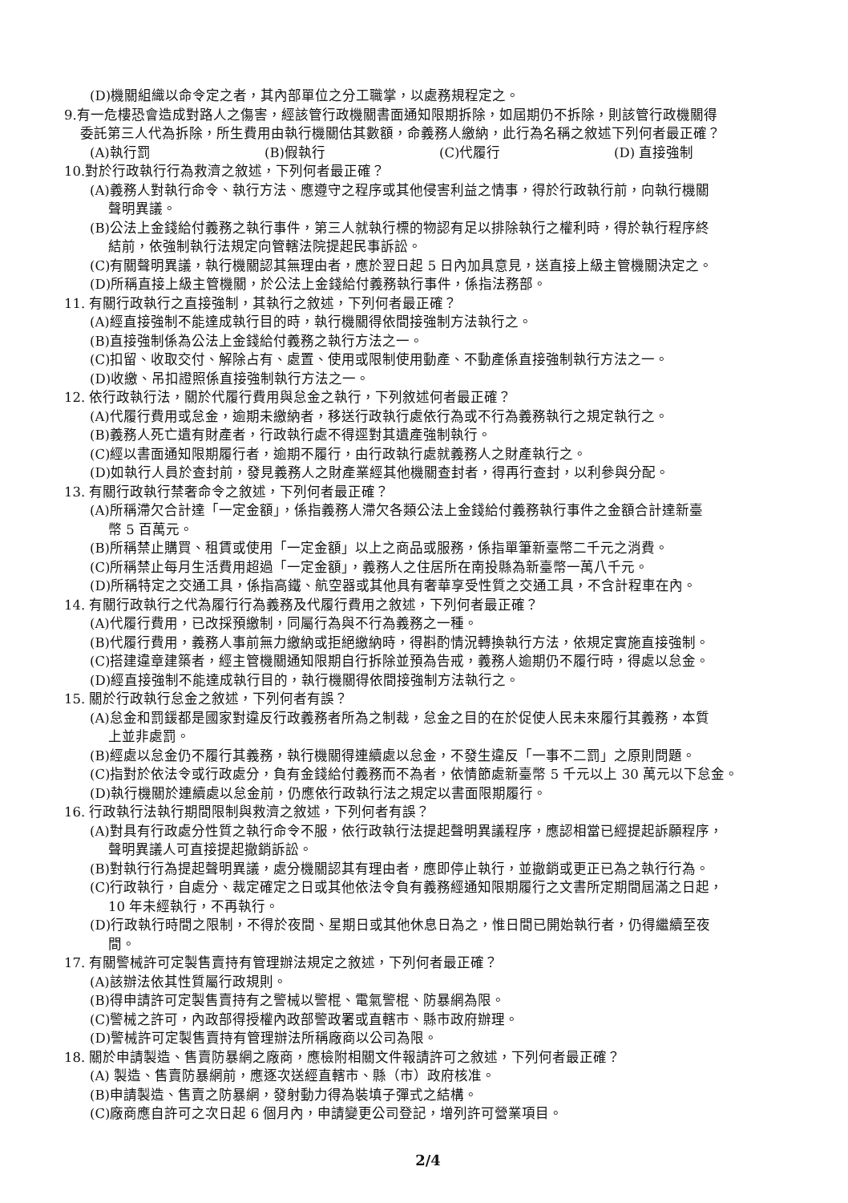(D)機關組織以命令定之者，其內部單位之分工職掌，以處務規程定之。
9.有一危樓恐會造成對路人之傷害，經該管行政機關書面通知限期拆除，如屆期仍不拆除，則該管行政機關得
委託第三人代為拆除，所生費用由執行機關估其數額，命義務人繳納，此行為名稱之敘述下列何者最正確？
(A)執行罰 (B)假執行 (C)代履行 (D) 直接強制
10.對於行政執行行為救濟之敘述，下列何者最正確？
(A)義務人對執行命令、執行方法、應遵守之程序或其他侵害利益之情事，得於行政執行前，向執行機關
聲明異議。
(B)公法上金錢給付義務之執行事件，第三人就執行標的物認有足以排除執行之權利時，得於執行程序終
結前，依強制執行法規定向管轄法院提起民事訴訟。
(C)有關聲明異議，執行機關認其無理由者，應於翌日起 5 日內加具意見，送直接上級主管機關決定之。
(D)所稱直接上級主管機關，於公法上金錢給付義務執行事件，係指法務部。
11. 有關行政執行之直接強制，其執行之敘述，下列何者最正確？
(A)經直接強制不能達成執行目的時，執行機關得依間接強制方法執行之。
(B)直接強制係為公法上金錢給付義務之執行方法之一。
(C)扣留、收取交付、解除占有、處置、使用或限制使用動產、不動產係直接強制執行方法之一。
(D)收繳、吊扣證照係直接強制執行方法之一。
12. 依行政執行法，關於代履行費用與怠金之執行，下列敘述何者最正確？
(A)代履行費用或怠金，逾期未繳納者，移送行政執行處依行為或不行為義務執行之規定執行之。
(B)義務人死亡遺有財產者，行政執行處不得逕對其遺產強制執行。
(C)經以書面通知限期履行者，逾期不履行，由行政執行處就義務人之財產執行之。
(D)如執行人員於查封前，發見義務人之財產業經其他機關查封者，得再行查封，以利參與分配。
13. 有關行政執行禁奢命令之敘述，下列何者最正確？
(A)所稱滯欠合計達「一定金額」，係指義務人滯欠各類公法上金錢給付義務執行事件之金額合計達新臺
幣 5 百萬元。
(B)所稱禁止購買、租賃或使用「一定金額」以上之商品或服務，係指單筆新臺幣二千元之消費。
(C)所稱禁止每月生活費用超過「一定金額」，義務人之住居所在南投縣為新臺幣一萬八千元。
(D)所稱特定之交通工具，係指高鐵、航空器或其他具有奢華享受性質之交通工具，不含計程車在內。
14. 有關行政執行之代為履行行為義務及代履行費用之敘述，下列何者最正確？
(A)代履行費用，已改採預繳制，同屬行為與不行為義務之一種。
(B)代履行費用，義務人事前無力繳納或拒絕繳納時，得斟酌情況轉換執行方法，依規定實施直接強制。
(C)搭建違章建築者，經主管機關通知限期自行拆除並預為告戒，義務人逾期仍不履行時，得處以怠金。
(D)經直接強制不能達成執行目的，執行機關得依間接強制方法執行之。
15. 關於行政執行怠金之敘述，下列何者有誤？
(A)怠金和罰鍰都是國家對違反行政義務者所為之制裁，怠金之目的在於促使人民未來履行其義務，本質
上並非處罰。
(B)經處以怠金仍不履行其義務，執行機關得連續處以怠金，不發生違反「一事不二罰」之原則問題。
(C)指對於依法令或行政處分，負有金錢給付義務而不為者，依情節處新臺幣 5 千元以上 30 萬元以下怠金。
(D)執行機關於連續處以怠金前，仍應依行政執行法之規定以書面限期履行。
16. 行政執行法執行期間限制與救濟之敘述，下列何者有誤？
(A)對具有行政處分性質之執行命令不服，依行政執行法提起聲明異議程序，應認相當已經提起訴願程序，
聲明異議人可直接提起撤銷訴訟。
(B)對執行行為提起聲明異議，處分機關認其有理由者，應即停止執行，並撤銷或更正已為之執行行為。
(C)行政執行，自處分、裁定確定之日或其他依法令負有義務經通知限期履行之文書所定期間屆滿之日起，
10 年未經執行，不再執行。
(D)行政執行時間之限制，不得於夜間、星期日或其他休息日為之，惟日間已開始執行者，仍得繼續至夜
間。
17. 有關警械許可定製售賣持有管理辦法規定之敘述，下列何者最正確？
(A)該辦法依其性質屬行政規則。
(B)得申請許可定製售賣持有之警械以警棍、電氣警棍、防暴網為限。
(C)警械之許可，內政部得授權內政部警政署或直轄市、縣市政府辦理。
(D)警械許可定製售賣持有管理辦法所稱廠商以公司為限。
18. 關於申請製造、售賣防暴網之廠商，應檢附相關文件報請許可之敘述，下列何者最正確？
(A) 製造、售賣防暴網前，應逐次送經直轄市、縣（市）政府核准。
(B)申請製造、售賣之防暴網，發射動力得為裝填子彈式之結構。
(C)廠商應自許可之次日起 6 個月內，申請變更公司登記，增列許可營業項目。
2/4